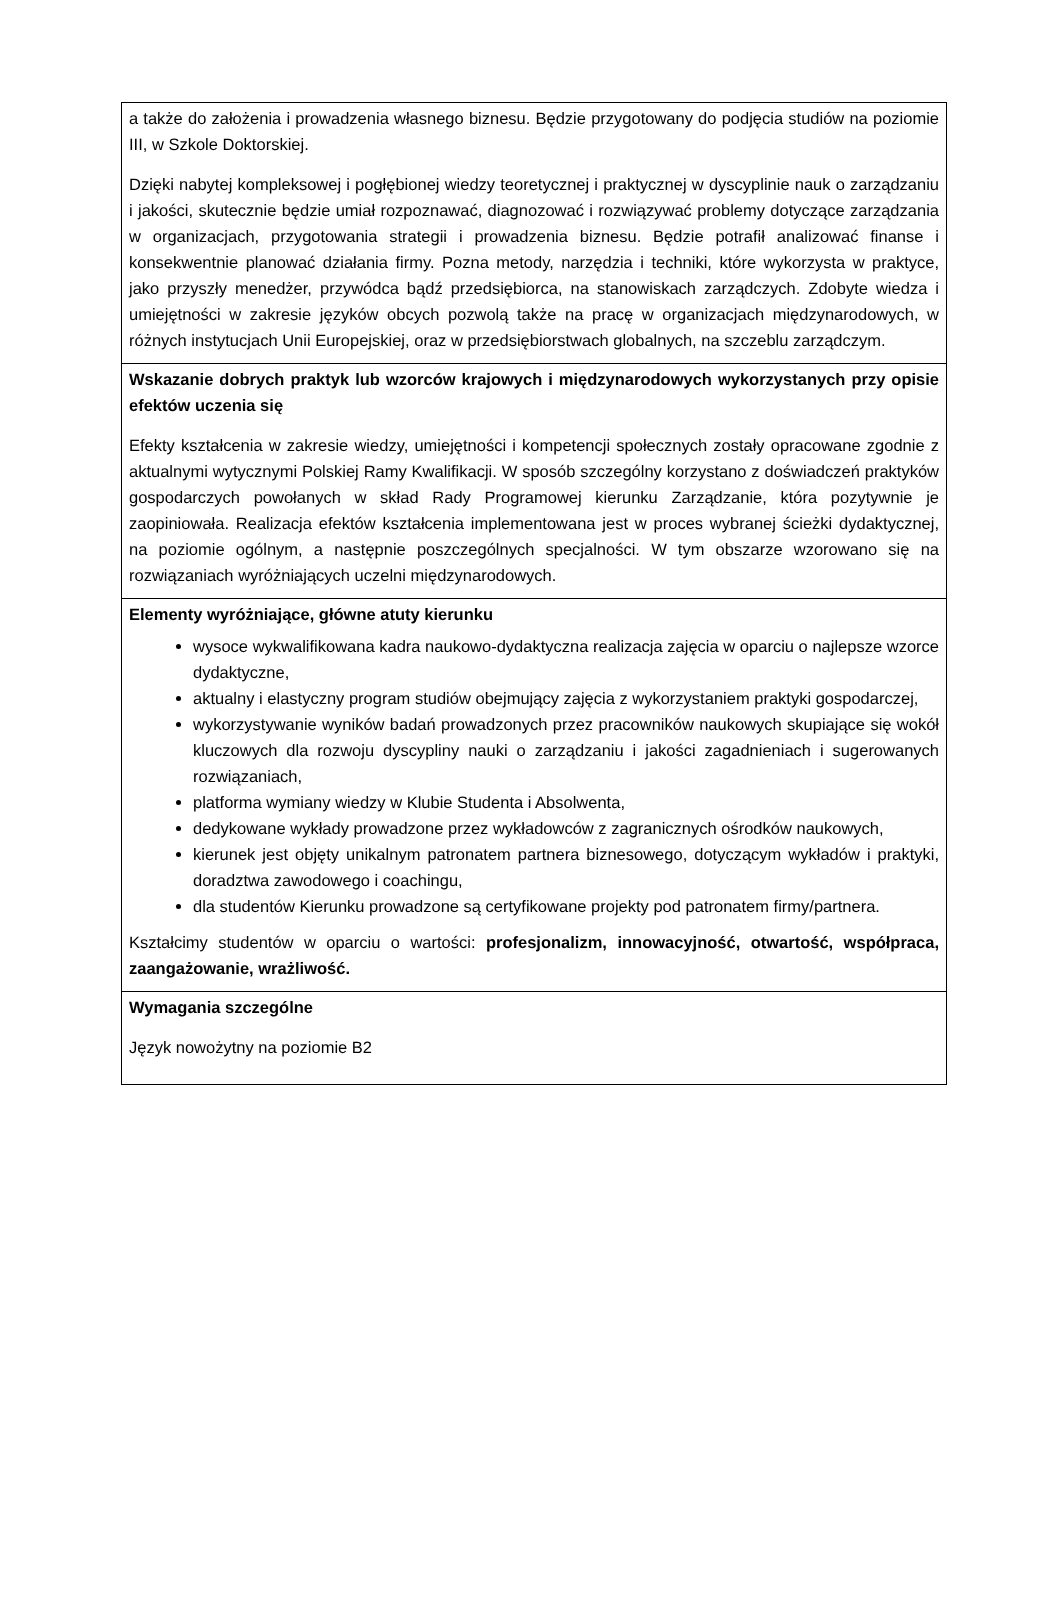| a także do założenia i prowadzenia własnego biznesu. Będzie przygotowany do podjęcia studiów na poziomie III, w Szkole Doktorskiej. Dzięki nabytej kompleksowej i pogłębionej wiedzy teoretycznej i praktycznej w dyscyplinie nauk o zarządzaniu i jakości, skutecznie będzie umiał rozpoznawać, diagnozować i rozwiązywać problemy dotyczące zarządzania w organizacjach, przygotowania strategii i prowadzenia biznesu. Będzie potrafił analizować finanse i konsekwentnie planować działania firmy. Pozna metody, narzędzia i techniki, które wykorzysta w praktyce, jako przyszły menedżer, przywódca bądź przedsiębiorca, na stanowiskach zarządczych. Zdobyte wiedza i umiejętności w zakresie języków obcych pozwolą także na pracę w organizacjach międzynarodowych, w różnych instytucjach Unii Europejskiej, oraz w przedsiębiorstwach globalnych, na szczeblu zarządczym. |
| Wskazanie dobrych praktyk lub wzorców krajowych i międzynarodowych wykorzystanych przy opisie efektów uczenia się Efekty kształcenia w zakresie wiedzy, umiejętności i kompetencji społecznych zostały opracowane zgodnie z aktualnymi wytycznymi Polskiej Ramy Kwalifikacji. W sposób szczególny korzystano z doświadczeń praktyków gospodarczych powołanych w skład Rady Programowej kierunku Zarządzanie, która pozytywnie je zaopiniowała. Realizacja efektów kształcenia implementowana jest w proces wybranej ścieżki dydaktycznej, na poziomie ogólnym, a następnie poszczególnych specjalności. W tym obszarze wzorowano się na rozwiązaniach wyróżniających uczelni międzynarodowych. |
| Elementy wyróżniające, główne atuty kierunku wysoce wykwalifikowana kadra naukowo-dydaktyczna realizacja zajęcia w oparciu o najlepsze wzorce dydaktyczne, aktualny i elastyczny program studiów obejmujący zajęcia z wykorzystaniem praktyki gospodarczej, wykorzystywanie wyników badań prowadzonych przez pracowników naukowych skupiające się wokół kluczowych dla rozwoju dyscypliny nauki o zarządzaniu i jakości zagadnieniach i sugerowanych rozwiązaniach, platforma wymiany wiedzy w Klubie Studenta i Absolwenta, dedykowane wykłady prowadzone przez wykładowców z zagranicznych ośrodków naukowych, kierunek jest objęty unikalnym patronatem partnera biznesowego, dotyczącym wykładów i praktyki, doradztwa zawodowego i coachingu, dla studentów Kierunku prowadzone są certyfikowane projekty pod patronatem firmy/partnera. Kształcimy studentów w oparciu o wartości: profesjonalizm, innowacyjność, otwartość, współpraca, zaangażowanie, wrażliwość. |
| Wymagania szczególne Język nowożytny na poziomie B2 |